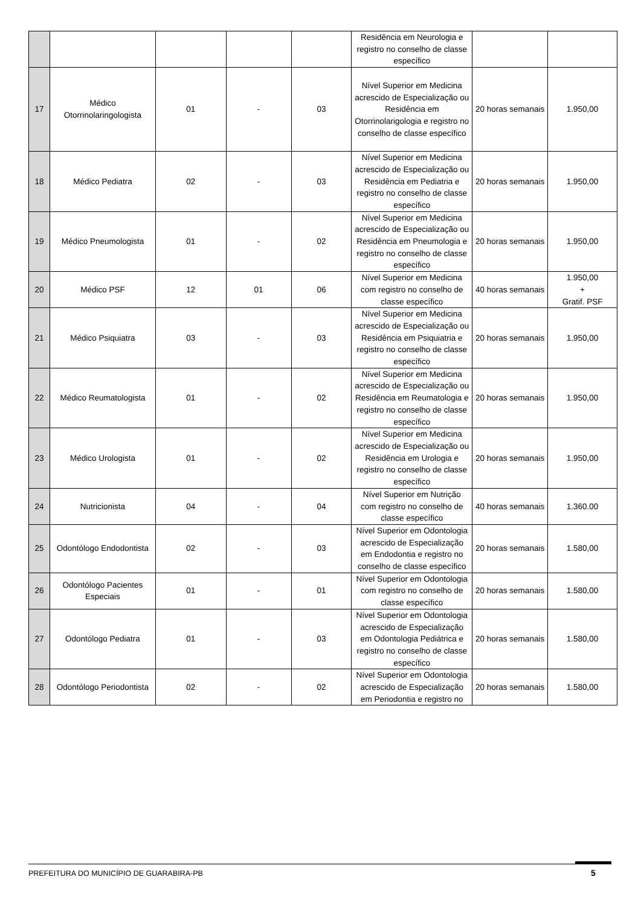| | | | | | Residência em Neurologia e registro no conselho de classe específico | | |
| 17 | Médico Otorrinolaringologista | 01 | - | 03 | Nível Superior em Medicina acrescido de Especialização ou Residência em Otorrinolarigologia e registro no conselho de classe específico | 20 horas semanais | 1.950,00 |
| 18 | Médico Pediatra | 02 | - | 03 | Nível Superior em Medicina acrescido de Especialização ou Residência em Pediatria e registro no conselho de classe específico | 20 horas semanais | 1.950,00 |
| 19 | Médico Pneumologista | 01 | - | 02 | Nível Superior em Medicina acrescido de Especialização ou Residência em Pneumologia e registro no conselho de classe específico | 20 horas semanais | 1.950,00 |
| 20 | Médico PSF | 12 | 01 | 06 | Nível Superior em Medicina com registro no conselho de classe específico | 40 horas semanais | 1.950,00 + Gratif. PSF |
| 21 | Médico Psiquiatra | 03 | - | 03 | Nível Superior em Medicina acrescido de Especialização ou Residência em Psiquiatria e registro no conselho de classe específico | 20 horas semanais | 1.950,00 |
| 22 | Médico Reumatologista | 01 | - | 02 | Nível Superior em Medicina acrescido de Especialização ou Residência em Reumatologia e registro no conselho de classe específico | 20 horas semanais | 1.950,00 |
| 23 | Médico Urologista | 01 | - | 02 | Nível Superior em Medicina acrescido de Especialização ou Residência em Urologia e registro no conselho de classe específico | 20 horas semanais | 1.950,00 |
| 24 | Nutricionista | 04 | - | 04 | Nível Superior em Nutrição com registro no conselho de classe específico | 40 horas semanais | 1.360.00 |
| 25 | Odontólogo Endodontista | 02 | - | 03 | Nível Superior em Odontologia acrescido de Especialização em Endodontia e registro no conselho de classe específico | 20 horas semanais | 1.580,00 |
| 26 | Odontólogo Pacientes Especiais | 01 | - | 01 | Nível Superior em Odontologia com registro no conselho de classe específico | 20 horas semanais | 1.580,00 |
| 27 | Odontólogo Pediatra | 01 | - | 03 | Nível Superior em Odontologia acrescido de Especialização em Odontologia Pediátrica e registro no conselho de classe específico | 20 horas semanais | 1.580,00 |
| 28 | Odontólogo Periodontista | 02 | - | 02 | Nível Superior em Odontologia acrescido de Especialização em Periodontia e registro no | 20 horas semanais | 1.580,00 |
PREFEITURA DO MUNICÍPIO DE GUARABIRA-PB 5